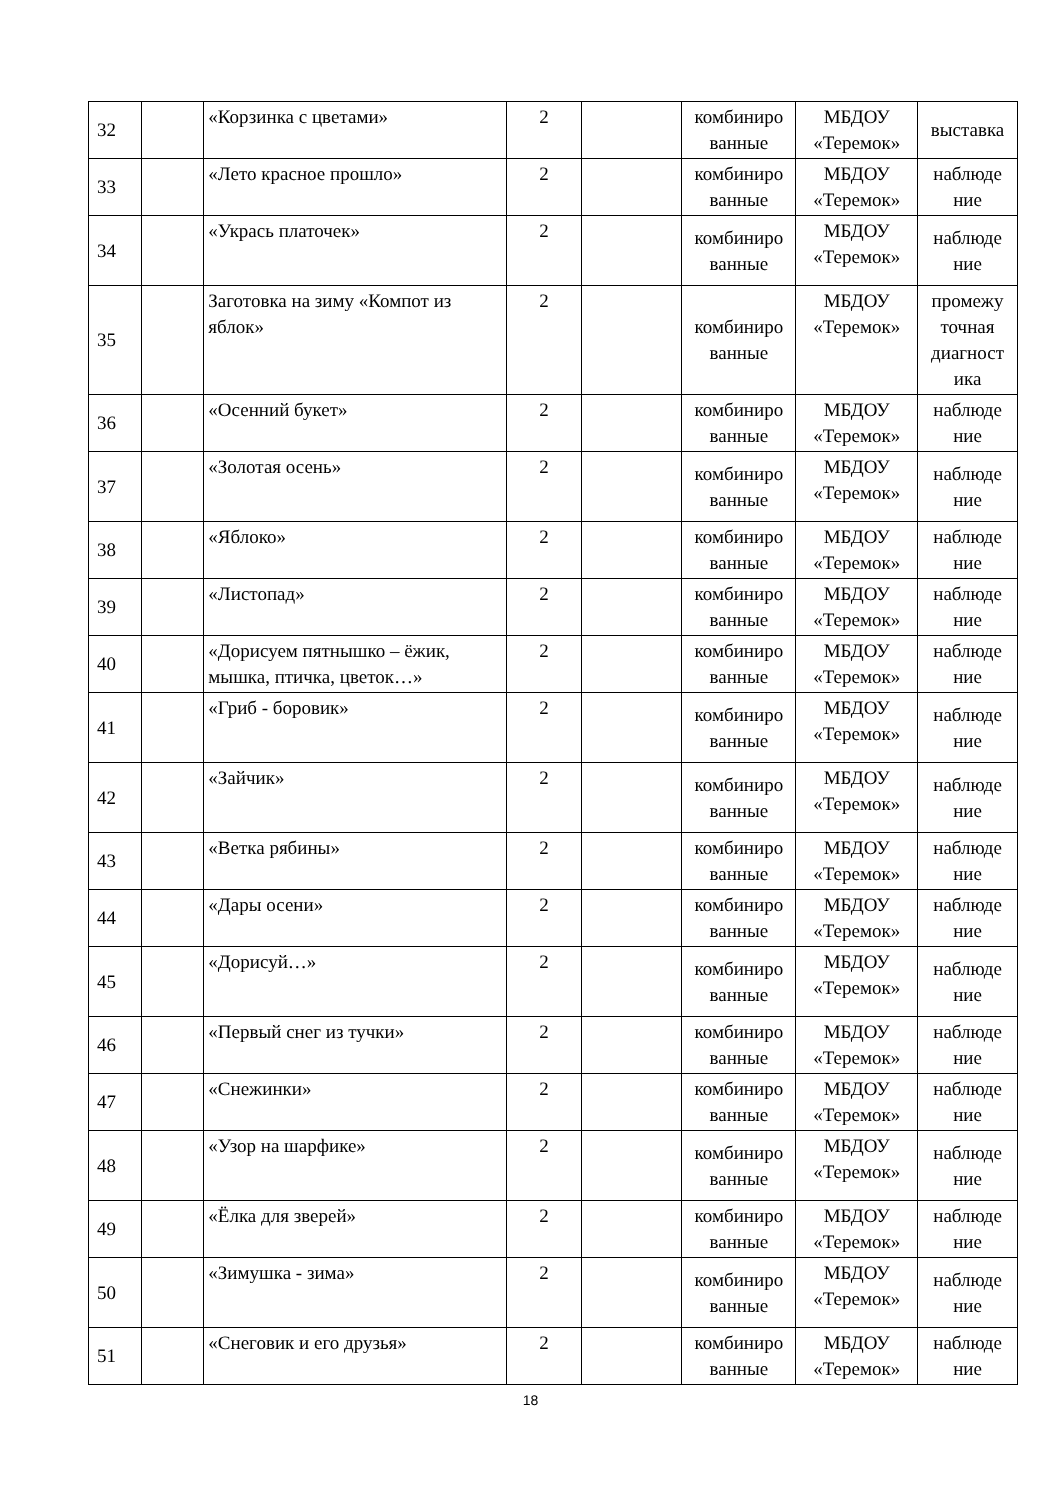| 32 | | «Корзинка с цветами» | 2 | | комбиниро ванные | МБДОУ «Теремок» | выставка |
| 33 | | «Лето красное прошло» | 2 | | комбиниро ванные | МБДОУ «Теремок» | наблюде ние |
| 34 | | «Укрась платочек» | 2 | | комбиниро ванные | МБДОУ «Теремок» | наблюде ние |
| 35 | | Заготовка на зиму «Компот из яблок» | 2 | | комбиниро ванные | МБДОУ «Теремок» | промежу точная диагност ика |
| 36 | | «Осенний букет» | 2 | | комбиниро ванные | МБДОУ «Теремок» | наблюде ние |
| 37 | | «Золотая осень» | 2 | | комбиниро ванные | МБДОУ «Теремок» | наблюде ние |
| 38 | | «Яблоко» | 2 | | комбиниро ванные | МБДОУ «Теремок» | наблюде ние |
| 39 | | «Листопад» | 2 | | комбиниро ванные | МБДОУ «Теремок» | наблюде ние |
| 40 | | «Дорисуем пятнышко – ёжик, мышка, птичка, цветок…» | 2 | | комбиниро ванные | МБДОУ «Теремок» | наблюде ние |
| 41 | | «Гриб - боровик» | 2 | | комбиниро ванные | МБДОУ «Теремок» | наблюде ние |
| 42 | | «Зайчик» | 2 | | комбиниро ванные | МБДОУ «Теремок» | наблюде ние |
| 43 | | «Ветка рябины» | 2 | | комбиниро ванные | МБДОУ «Теремок» | наблюде ние |
| 44 | | «Дары осени» | 2 | | комбиниро ванные | МБДОУ «Теремок» | наблюде ние |
| 45 | | «Дорисуй…» | 2 | | комбиниро ванные | МБДОУ «Теремок» | наблюде ние |
| 46 | | «Первый снег из тучки» | 2 | | комбиниро ванные | МБДОУ «Теремок» | наблюде ние |
| 47 | | «Снежинки» | 2 | | комбиниро ванные | МБДОУ «Теремок» | наблюде ние |
| 48 | | «Узор на шарфике» | 2 | | комбиниро ванные | МБДОУ «Теремок» | наблюде ние |
| 49 | | «Ёлка для зверей» | 2 | | комбиниро ванные | МБДОУ «Теремок» | наблюде ние |
| 50 | | «Зимушка - зима» | 2 | | комбиниро ванные | МБДОУ «Теремок» | наблюде ние |
| 51 | | «Снеговик и его друзья» | 2 | | комбиниро ванные | МБДОУ «Теремок» | наблюде ние |
18